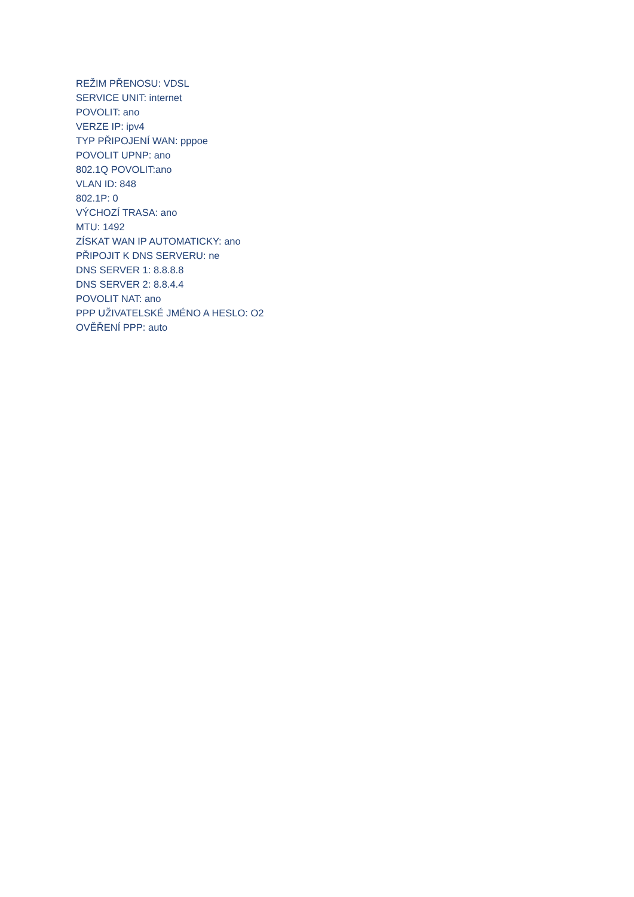REŽIM PŘENOSU: VDSL
SERVICE UNIT: internet
POVOLIT: ano
VERZE IP: ipv4
TYP PŘIPOJENÍ WAN: pppoe
POVOLIT UPNP: ano
802.1Q POVOLIT:ano
VLAN ID: 848
802.1P: 0
VÝCHOZÍ TRASA: ano
MTU: 1492
ZÍSKAT WAN IP AUTOMATICKY: ano
PŘIPOJIT K DNS SERVERU: ne
DNS SERVER 1: 8.8.8.8
DNS SERVER 2: 8.8.4.4
POVOLIT NAT: ano
PPP UŽIVATELSKÉ JMÉNO A HESLO: O2
OVĚŘENÍ PPP: auto